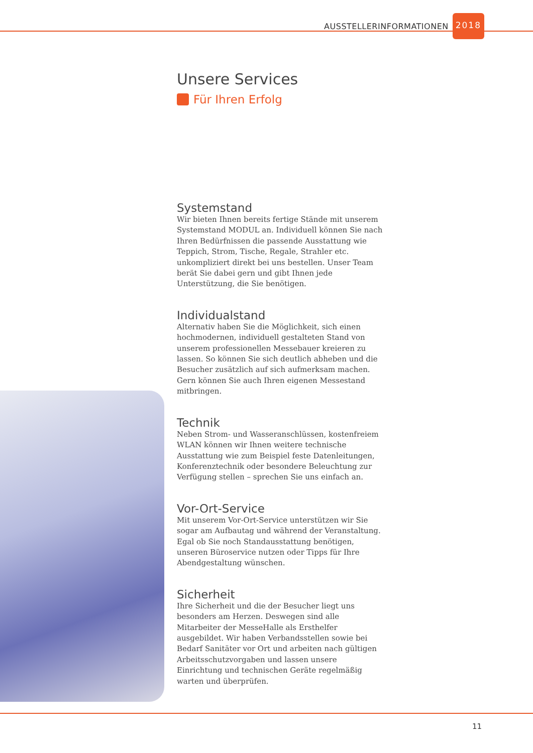AUSSTELLERINFORMATIONEN 2018
Unsere Services
Für Ihren Erfolg
Systemstand
Wir bieten Ihnen bereits fertige Stände mit unserem Systemstand MODUL an. Individuell können Sie nach Ihren Bedürfnissen die passende Ausstattung wie Teppich, Strom, Tische, Regale, Strahler etc. unkompliziert direkt bei uns bestellen. Unser Team berät Sie dabei gern und gibt Ihnen jede Unterstützung, die Sie benötigen.
Individualstand
Alternativ haben Sie die Möglichkeit, sich einen hochmodernen, individuell gestalteten Stand von unserem professionellen Messebauer kreieren zu lassen. So können Sie sich deutlich abheben und die Besucher zusätzlich auf sich aufmerksam machen. Gern können Sie auch Ihren eigenen Messestand mitbringen.
Technik
Neben Strom- und Wasseranschlüssen, kostenfreiem WLAN können wir Ihnen weitere technische Ausstattung wie zum Beispiel feste Datenleitungen, Konferenztechnik oder besondere Beleuchtung zur Verfügung stellen – sprechen Sie uns einfach an.
Vor-Ort-Service
Mit unserem Vor-Ort-Service unterstützen wir Sie sogar am Aufbautag und während der Veranstaltung. Egal ob Sie noch Standausstattung benötigen, unseren Büroservice nutzen oder Tipps für Ihre Abendgestaltung wünschen.
Sicherheit
Ihre Sicherheit und die der Besucher liegt uns besonders am Herzen. Deswegen sind alle Mitarbeiter der MesseHalle als Ersthelfer ausgebildet. Wir haben Verbandsstellen sowie bei Bedarf Sanitäter vor Ort und arbeiten nach gültigen Arbeitsschutzvorgaben und lassen unsere Einrichtung und technischen Geräte regelmäßig warten und überprüfen.
11